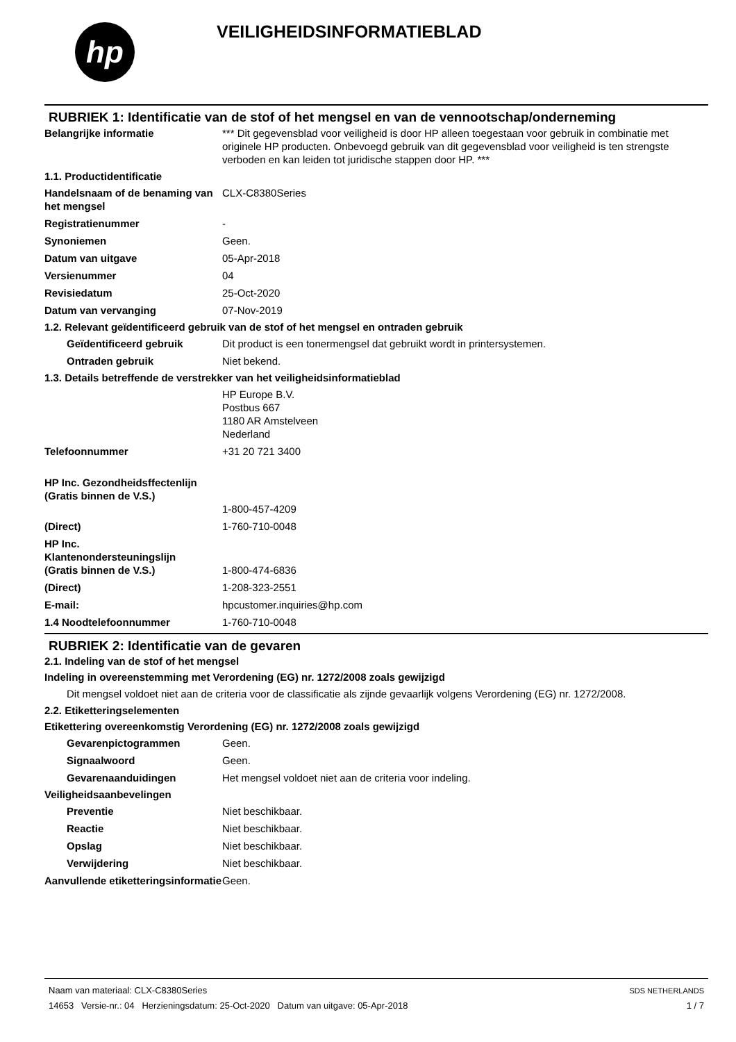hp
VEILIGHEIDSINFORMATIEBLAD
RUBRIEK 1: Identificatie van de stof of het mengsel en van de vennootschap/onderneming
Belangrijke informatie *** Dit gegevensblad voor veiligheid is door HP alleen toegestaan voor gebruik in combinatie met originele HP producten. Onbevoegd gebruik van dit gegevensblad voor veiligheid is ten strengste verboden en kan leiden tot juridische stappen door HP. ***
1.1. Productidentificatie
Handelsnaam of de benaming van het mengsel
CLX-C8380Series
Registratienummer -
Synoniemen Geen.
Datum van uitgave 05-Apr-2018
Versienummer 04
Revisiedatum 25-Oct-2020
Datum van vervanging 07-Nov-2019
1.2. Relevant geïdentificeerd gebruik van de stof of het mengsel en ontraden gebruik
Geïdentificeerd gebruik Dit product is een tonermengsel dat gebruikt wordt in printersystemen.
Ontraden gebruik Niet bekend.
1.3. Details betreffende de verstrekker van het veiligheidsinformatieblad
HP Europe B.V.
Postbus 667
1180 AR Amstelveen
Nederland
Telefoonnummer +31 20 721 3400
HP Inc. Gezondheidsffectenlijn
(Gratis binnen de V.S.)
1-800-457-4209
(Direct) 1-760-710-0048
HP Inc.
Klantenondersteuningslijn
(Gratis binnen de V.S.)
1-800-474-6836
(Direct) 1-208-323-2551
E-mail: hpcustomer.inquiries@hp.com
1.4 Noodtelefoonnummer 1-760-710-0048
RUBRIEK 2: Identificatie van de gevaren
2.1. Indeling van de stof of het mengsel
Indeling in overeenstemming met Verordening (EG) nr. 1272/2008 zoals gewijzigd
Dit mengsel voldoet niet aan de criteria voor de classificatie als zijnde gevaarlijk volgens Verordening (EG) nr. 1272/2008.
2.2. Etiketteringselementen
Etikettering overeenkomstig Verordening (EG) nr. 1272/2008 zoals gewijzigd
Gevarenpictogrammen Geen.
Signaalwoord Geen.
Gevarenaanduidingen Het mengsel voldoet niet aan de criteria voor indeling.
Veiligheidsaanbevelingen
Preventie Niet beschikbaar.
Reactie Niet beschikbaar.
Opslag Niet beschikbaar.
Verwijdering Niet beschikbaar.
Aanvullende etiketteringsinformatie
Geen.
Naam van materiaal: CLX-C8380Series
14653 Versie-nr.: 04 Herzieningsdatum: 25-Oct-2020 Datum van uitgave: 05-Apr-2018
SDS NETHERLANDS
1 / 7